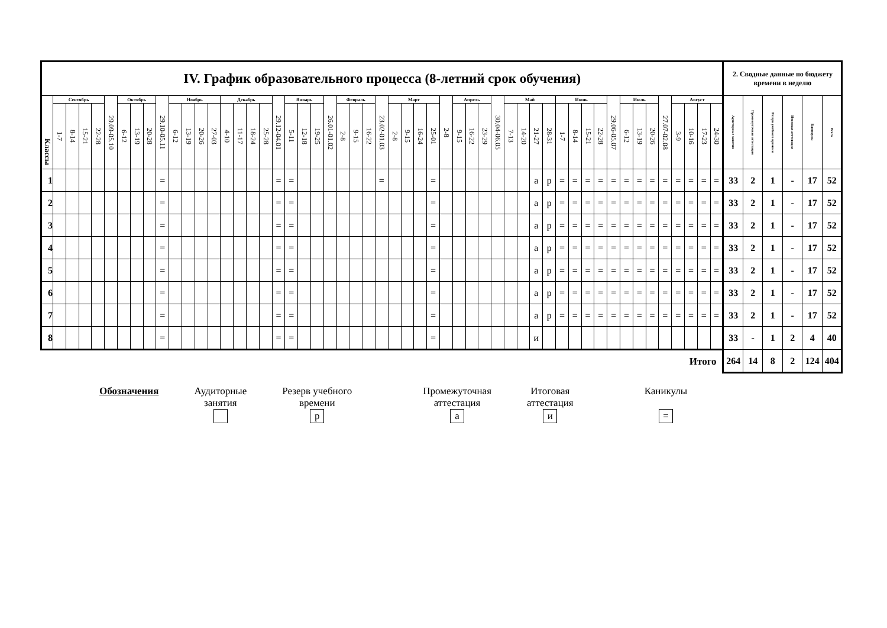| IV. График образовательного процесса (8-летний срок обучения) | | | | | | | | | | | | | | | | | | | | | | | | | | | | | | | | | | | | | | | | | | | | | | | | | | | | | 2. Сводные данные по бюджету времени в неделю | | | | | |
| Классы | Сентябрь | | | | 29.09-05.10 | Октябрь | | | 29.10-05.11 | Ноябрь | | | | Декабрь | | | | 29.12-04.01 | Январь | | | 26.01-01.02 | Февраль | | | 23.02-01.03 | Март | | | | 2-8 | Апрель | | | 30.04-06.05 | Май | | | | Июнь | | | | 29.06-05.07 | Июль | | | 27.07-02.08 | Август | | | | Аудиторные занятия | Промежуточная аттестация | Резерв учебного времени | Итоговая аттестация | Каникулы | Всего |
| | 1-7 | 8-14 | 15-21 | 22-28 | | 6-12 | 13-19 | 20-28 | | 6-12 | 13-19 | 20-26 | 27-03 | 4-10 | 11-17 | 18-24 | 25-28 | | 5-11 | 12-18 | 19-25 | | 2-8 | 9-15 | 16-22 | | 2-8 | 9-15 | 16-24 | 25-01 | | 9-15 | 16-22 | 23-29 | | 7-13 | 14-20 | 21-27 | 28-31 | 1-7 | 8-14 | 15-21 | 22-28 | | 6-12 | 13-19 | 20-26 | | 3-9 | 10-16 | 17-23 | 24-30 | | | | | | |
| 1 | | | | | | | | | = | | | | | | | | | = | = | | | | | | | = | | | | = | | | | | | | | а | р | = | = | = | = | = | = | = | = | = | = | = | = | = | 33 | 2 | 1 | - | 17 | 52 |
| 2 | | | | | | | | | = | | | | | | | | | = | = | | | | | | | | | | | = | | | | | | | | а | р | = | = | = | = | = | = | = | = | = | = | = | = | = | 33 | 2 | 1 | - | 17 | 52 |
| 3 | | | | | | | | | = | | | | | | | | | = | = | | | | | | | | | | | = | | | | | | | | а | р | = | = | = | = | = | = | = | = | = | = | = | = | = | 33 | 2 | 1 | - | 17 | 52 |
| 4 | | | | | | | | | = | | | | | | | | | = | = | | | | | | | | | | | = | | | | | | | | а | р | = | = | = | = | = | = | = | = | = | = | = | = | = | 33 | 2 | 1 | - | 17 | 52 |
| 5 | | | | | | | | | = | | | | | | | | | = | = | | | | | | | | | | | = | | | | | | | | а | р | = | = | = | = | = | = | = | = | = | = | = | = | = | 33 | 2 | 1 | - | 17 | 52 |
| 6 | | | | | | | | | = | | | | | | | | | = | = | | | | | | | | | | | = | | | | | | | | а | р | = | = | = | = | = | = | = | = | = | = | = | = | = | 33 | 2 | 1 | - | 17 | 52 |
| 7 | | | | | | | | | = | | | | | | | | | = | = | | | | | | | | | | | = | | | | | | | | а | р | = | = | = | = | = | = | = | = | = | = | = | = | = | 33 | 2 | 1 | - | 17 | 52 |
| 8 | | | | | | | | | = | | | | | | | | | = | = | | | | | | | | | | | = | | | | | | | | и | | | | | | | | | | | | | | | 33 | - | 1 | 2 | 4 | 40 |
| Итого | | | | | | | | | | | | | | | | | | | | | | | | | | | | | | | | | | | | | | | | | | | | | | | | | | | | | 264 | 14 | 8 | 2 | 124 | 404 |
Обозначения Аудиторные
занятия
Резерв учебного
времени
р
Промежуточная
аттестация
а
Итоговая
аттестация
и
Каникулы
=